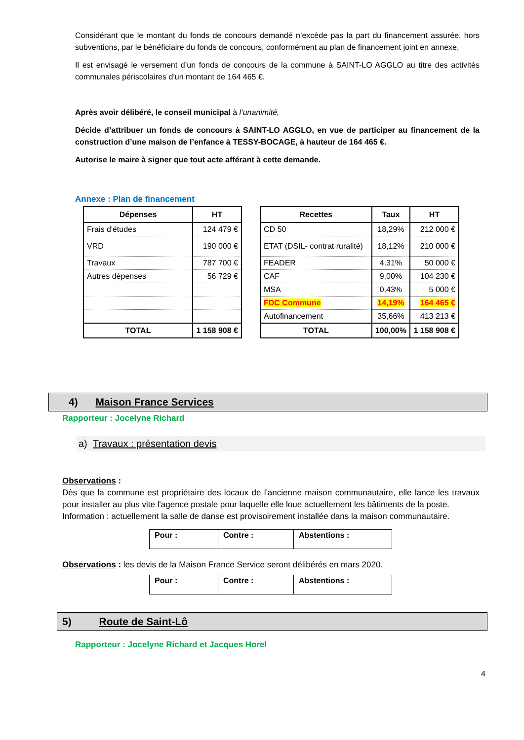Considérant que le montant du fonds de concours demandé n’excède pas la part du financement assurée, hors subventions, par le bénéficiaire du fonds de concours, conformément au plan de financement joint en annexe,
Il est envisagé le versement d’un fonds de concours de la commune à SAINT-LO AGGLO au titre des activités communales périscolaires d’un montant de 164 465 €.
Après avoir délibéré, le conseil municipal à l’unanimité,
Décide d’attribuer un fonds de concours à SAINT-LO AGGLO, en vue de participer au financement de la construction d’une maison de l’enfance à TESSY-BOCAGE, à hauteur de 164 465 €.
Autorise le maire à signer que tout acte afférant à cette demande.
Annexe : Plan de financement
| Dépenses | HT |
| --- | --- |
| Frais d'études | 124 479 € |
| VRD | 190 000 € |
| Travaux | 787 700 € |
| Autres dépenses | 56 729 € |
| TOTAL | 1 158 908 € |
| Recettes | Taux | HT |
| --- | --- | --- |
| CD 50 | 18,29% | 212 000 € |
| ETAT (DSIL- contrat ruralité) | 18,12% | 210 000 € |
| FEADER | 4,31% | 50 000 € |
| CAF | 9,00% | 104 230 € |
| MSA | 0,43% | 5 000 € |
| FDC Commune | 14,19% | 164 465 € |
| Autofinancement | 35,66% | 413 213 € |
| TOTAL | 100,00% | 1 158 908 € |
4) Maison France Services
Rapporteur : Jocelyne Richard
a) Travaux : présentation devis
Observations :
Dès que la commune est propriétaire des locaux de l'ancienne maison communautaire, elle lance les travaux pour installer au plus vite l'agence postale pour laquelle elle loue actuellement les bâtiments de la poste.
Information : actuellement la salle de danse est provisoirement installée dans la maison communautaire.
| Pour : | Contre : | Abstentions : |
Observations : les devis de la Maison France Service seront délibérés en mars 2020.
| Pour : | Contre : | Abstentions : |
5) Route de Saint-Lô
Rapporteur : Jocelyne Richard et Jacques Horel
4